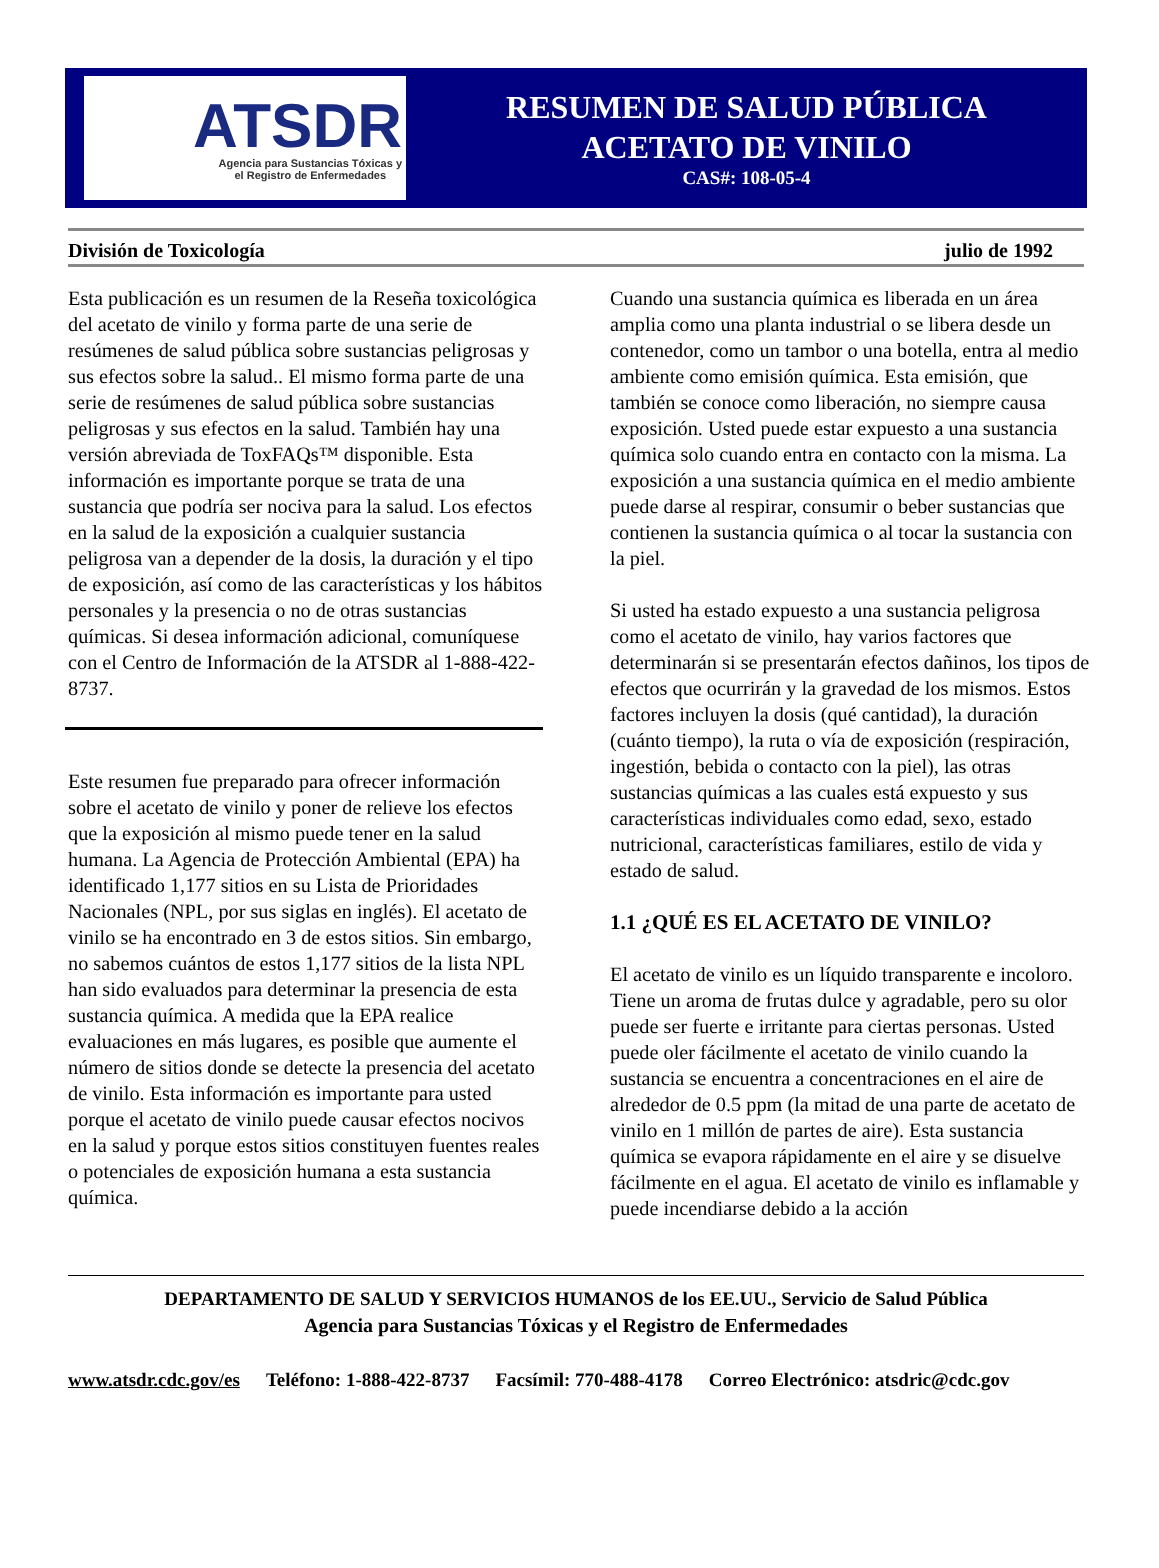ATSDR
Agencia para Sustancias Tóxicas y
el Registro de Enfermedades
RESUMEN DE SALUD PÚBLICA
ACETATO DE VINILO
CAS#: 108-05-4
División de Toxicología julio de 1992
Esta publicación es un resumen de la Reseña toxicológica del acetato de vinilo y forma parte de una serie de resúmenes de salud pública sobre sustancias peligrosas y sus efectos sobre la salud.. El mismo forma parte de una serie de resúmenes de salud pública sobre sustancias peligrosas y sus efectos en la salud. También hay una versión abreviada de ToxFAQs™ disponible. Esta información es importante porque se trata de una sustancia que podría ser nociva para la salud. Los efectos en la salud de la exposición a cualquier sustancia peligrosa van a depender de la dosis, la duración y el tipo de exposición, así como de las características y los hábitos personales y la presencia o no de otras sustancias químicas. Si desea información adicional, comuníquese con el Centro de Información de la ATSDR al 1-888-422-8737.
Este resumen fue preparado para ofrecer información sobre el acetato de vinilo y poner de relieve los efectos que la exposición al mismo puede tener en la salud humana. La Agencia de Protección Ambiental (EPA) ha identificado 1,177 sitios en su Lista de Prioridades Nacionales (NPL, por sus siglas en inglés). El acetato de vinilo se ha encontrado en 3 de estos sitios. Sin embargo, no sabemos cuántos de estos 1,177 sitios de la lista NPL han sido evaluados para determinar la presencia de esta sustancia química. A medida que la EPA realice evaluaciones en más lugares, es posible que aumente el número de sitios donde se detecte la presencia del acetato de vinilo. Esta información es importante para usted porque el acetato de vinilo puede causar efectos nocivos en la salud y porque estos sitios constituyen fuentes reales o potenciales de exposición humana a esta sustancia química.
Cuando una sustancia química es liberada en un área amplia como una planta industrial o se libera desde un contenedor, como un tambor o una botella, entra al medio ambiente como emisión química. Esta emisión, que también se conoce como liberación, no siempre causa exposición. Usted puede estar expuesto a una sustancia química solo cuando entra en contacto con la misma. La exposición a una sustancia química en el medio ambiente puede darse al respirar, consumir o beber sustancias que contienen la sustancia química o al tocar la sustancia con la piel.
Si usted ha estado expuesto a una sustancia peligrosa como el acetato de vinilo, hay varios factores que determinarán si se presentarán efectos dañinos, los tipos de efectos que ocurrirán y la gravedad de los mismos. Estos factores incluyen la dosis (qué cantidad), la duración (cuánto tiempo), la ruta o vía de exposición (respiración, ingestión, bebida o contacto con la piel), las otras sustancias químicas a las cuales está expuesto y sus características individuales como edad, sexo, estado nutricional, características familiares, estilo de vida y estado de salud.
1.1 ¿QUÉ ES EL ACETATO DE VINILO?
El acetato de vinilo es un líquido transparente e incoloro. Tiene un aroma de frutas dulce y agradable, pero su olor puede ser fuerte e irritante para ciertas personas. Usted puede oler fácilmente el acetato de vinilo cuando la sustancia se encuentra a concentraciones en el aire de alrededor de 0.5 ppm (la mitad de una parte de acetato de vinilo en 1 millón de partes de aire). Esta sustancia química se evapora rápidamente en el aire y se disuelve fácilmente en el agua. El acetato de vinilo es inflamable y puede incendiarse debido a la acción
DEPARTAMENTO DE SALUD Y SERVICIOS HUMANOS de los EE.UU., Servicio de Salud Pública
Agencia para Sustancias Tóxicas y el Registro de Enfermedades
www.atsdr.cdc.gov/es Teléfono: 1-888-422-8737 Facsímil: 770-488-4178 Correo Electrónico: atsdric@cdc.gov